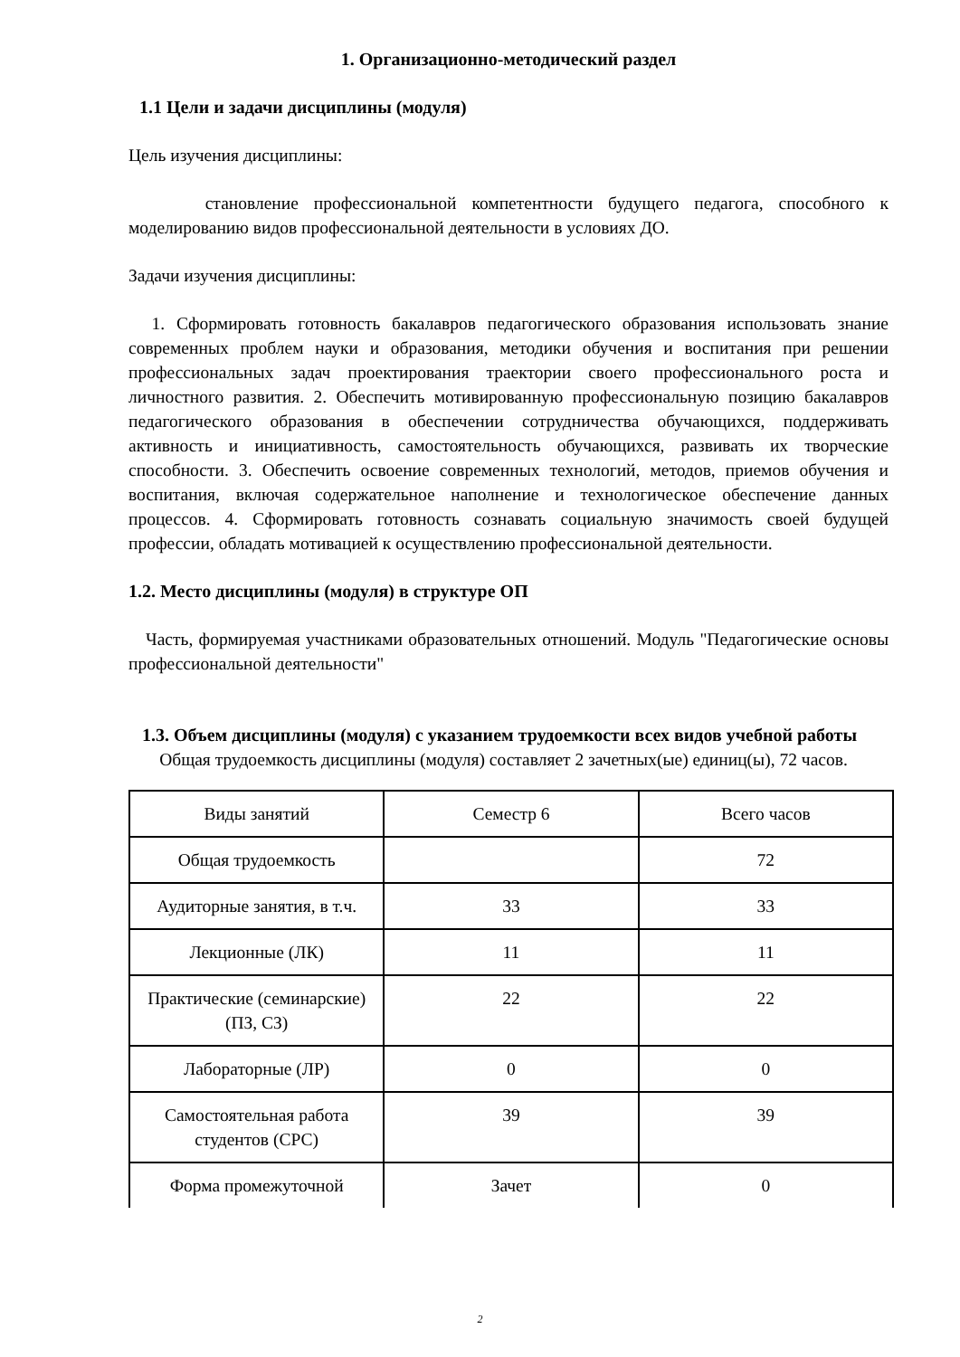1. Организационно-методический раздел
1.1 Цели и задачи дисциплины (модуля)
Цель изучения дисциплины:
становление профессиональной компетентности будущего педагога, способного к моделированию видов профессиональной деятельности в условиях ДО.
Задачи изучения дисциплины:
1. Сформировать готовность бакалавров педагогического образования использовать знание современных проблем науки и образования, методики обучения и воспитания при решении профессиональных задач проектирования траектории своего профессионального роста и личностного развития. 2. Обеспечить мотивированную профессиональную позицию бакалавров педагогического образования в обеспечении сотрудничества обучающихся, поддерживать активность и инициативность, самостоятельность обучающихся, развивать их творческие способности. 3. Обеспечить освоение современных технологий, методов, приемов обучения и воспитания, включая содержательное наполнение и технологическое обеспечение данных процессов. 4. Сформировать готовность сознавать социальную значимость своей будущей профессии, обладать мотивацией к осуществлению профессиональной деятельности.
1.2. Место дисциплины (модуля) в структуре ОП
Часть, формируемая участниками образовательных отношений. Модуль "Педагогические основы профессиональной деятельности"
1.3. Объем дисциплины (модуля) с указанием трудоемкости всех видов учебной работы
Общая трудоемкость дисциплины (модуля) составляет 2 зачетных(ые) единиц(ы), 72 часов.
| Виды занятий | Семестр 6 | Всего часов |
| Общая трудоемкость | | 72 |
| Аудиторные занятия, в т.ч. | 33 | 33 |
| Лекционные (ЛК) | 11 | 11 |
| Практические (семинарские) (ПЗ, СЗ) | 22 | 22 |
| Лабораторные (ЛР) | 0 | 0 |
| Самостоятельная работа студентов (СРС) | 39 | 39 |
| Форма промежуточной | Зачет | 0 |
2